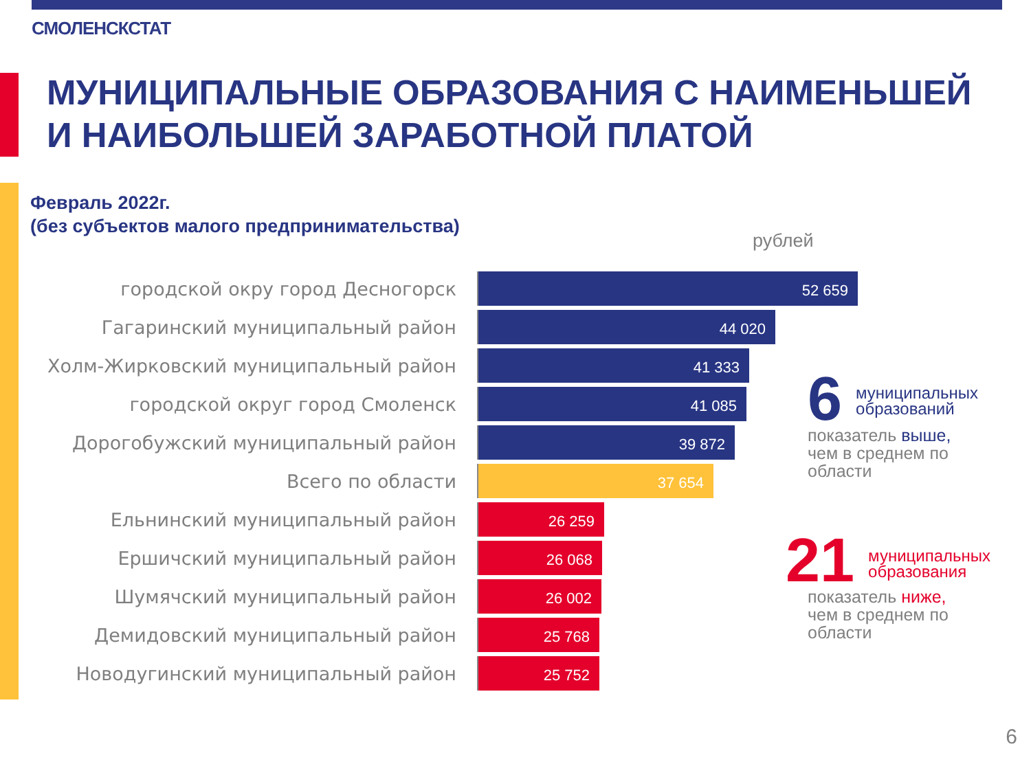СМОЛЕНСКСТАТ
МУНИЦИПАЛЬНЫЕ ОБРАЗОВАНИЯ С НАИМЕНЬШЕЙ
И НАИБОЛЬШЕЙ ЗАРАБОТНОЙ ПЛАТОЙ
Февраль 2022г.
(без субъектов малого предпринимательства)
рублей
городской окру город Десногорск
52 659
Гагаринский муниципальный район
44 020
Холм-Жирковский муниципальный район
41 333
городской округ город Смоленск
41 085
Дорогобужский муниципальный район
39 872
Всего по области
37 654
Ельнинский муниципальный район
26 259
Ершичский муниципальный район
26 068
Шумячский муниципальный район
26 002
Демидовский муниципальный район
25 768
Новодугинский муниципальный район
25 752
6
муниципальных
образований
показатель выше,
чем в среднем по
области
21
муниципальных
образования
показатель ниже,
чем в среднем по
области
6